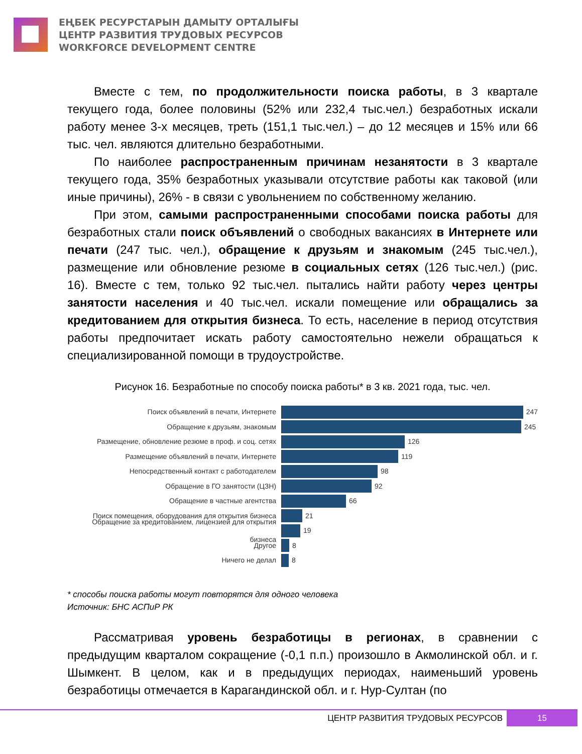ЕҢБЕК РЕСУРСТАРЫН ДАМЫТУ ОРТАЛЫҒЫ
ЦЕНТР РАЗВИТИЯ ТРУДОВЫХ РЕСУРСОВ
WORKFORCE DEVELOPMENT CENTRE
Вместе с тем, по продолжительности поиска работы, в 3 квартале текущего года, более половины (52% или 232,4 тыс.чел.) безработных искали работу менее 3-х месяцев, треть (151,1 тыс.чел.) – до 12 месяцев и 15% или 66 тыс. чел. являются длительно безработными.
По наиболее распространенным причинам незанятости в 3 квартале текущего года, 35% безработных указывали отсутствие работы как таковой (или иные причины), 26% - в связи с увольнением по собственному желанию.
При этом, самыми распространенными способами поиска работы для безработных стали поиск объявлений о свободных вакансиях в Интернете или печати (247 тыс. чел.), обращение к друзьям и знакомым (245 тыс.чел.), размещение или обновление резюме в социальных сетях (126 тыс.чел.) (рис. 16). Вместе с тем, только 92 тыс.чел. пытались найти работу через центры занятости населения и 40 тыс.чел. искали помещение или обращались за кредитованием для открытия бизнеса. То есть, население в период отсутствия работы предпочитает искать работу самостоятельно нежели обращаться к специализированной помощи в трудоустройстве.
Рисунок 16. Безработные по способу поиска работы* в 3 кв. 2021 года, тыс. чел.
Поиск объявлений в печати, Интернете 247
Обращение к друзьям, знакомым 245
Размещение, обновление резюме в проф. и соц. сетях
126
Размещение объявлений в печати, Интернете 119
Непосредственный контакт с работодателем 98
Обращение в ГО занятости (ЦЗН) 92
Обращение в частные агентства 66
Поиск помещения, оборудования для открытия бизнеса
21
Обращение за кредитованием, лицензией для открытия бизнеса
19
Другое 8
Ничего не делал 8
* способы поиска работы могут повторятся для одного человека
Источник: БНС АСПиР РК
Рассматривая уровень безработицы в регионах, в сравнении с предыдущим кварталом сокращение (-0,1 п.п.) произошло в Акмолинской обл. и г. Шымкент. В целом, как и в предыдущих периодах, наименьший уровень безработицы отмечается в Карагандинской обл. и г. Нур-Султан (по
ЦЕНТР РАЗВИТИЯ ТРУДОВЫХ РЕСУРСОВ 15